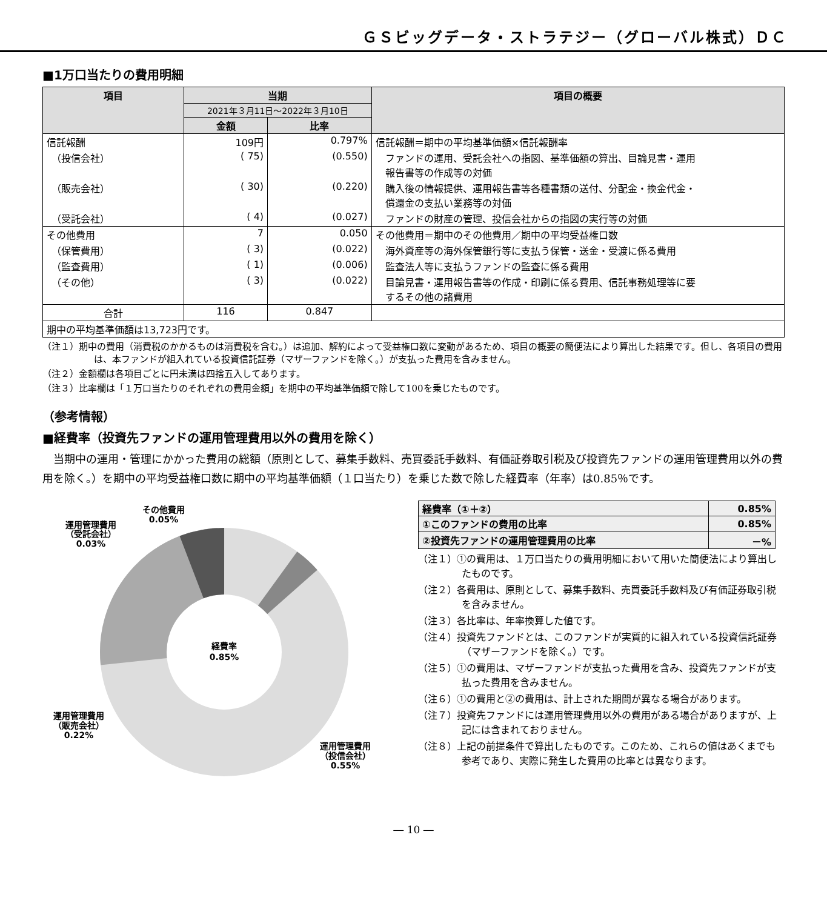ＧＳビッグデータ・ストラテジー（グローバル株式）ＤＣ
■1万口当たりの費用明細
| 項目 | 当期 | | 項目の概要 |
| --- | --- | --- | --- |
| | 2021年３月11日～2022年３月10日 | | |
| | 金額 | 比率 | |
| 信託報酬 | 109円 | 0.797% | 信託報酬＝期中の平均基準価額×信託報酬率 |
| （投信会社） | ( 75) | (0.550) | ファンドの運用、受託会社への指図、基準価額の算出、目論見書・運用 報告書等の作成等の対価 |
| （販売会社） | ( 30) | (0.220) | 購入後の情報提供、運用報告書等各種書類の送付、分配金・換金代金・ 償還金の支払い業務等の対価 |
| （受託会社） | ( 4) | (0.027) | ファンドの財産の管理、投信会社からの指図の実行等の対価 |
| その他費用 | 7 | 0.050 | その他費用＝期中のその他費用／期中の平均受益権口数 |
| （保管費用） | ( 3) | (0.022) | 海外資産等の海外保管銀行等に支払う保管・送金・受渡に係る費用 |
| （監査費用） | ( 1) | (0.006) | 監査法人等に支払うファンドの監査に係る費用 |
| （その他） | ( 3) | (0.022) | 目論見書・運用報告書等の作成・印刷に係る費用、信託事務処理等に要 するその他の諸費用 |
| 合計 | 116 | 0.847 | |
| 期中の平均基準価額は13,723円です。 | | | |
（注１）期中の費用（消費税のかかるものは消費税を含む。）は追加、解約によって受益権口数に変動があるため、項目の概要の簡便法により算出した結果です。但し、各項目の費用は、本ファンドが組入れている投資信託証券（マザーファンドを除く。）が支払った費用を含みません。
（注２）金額欄は各項目ごとに円未満は四捨五入してあります。
（注３）比率欄は「１万口当たりのそれぞれの費用金額」を期中の平均基準価額で除して100を乗じたものです。
（参考情報）
■経費率（投資先ファンドの運用管理費用以外の費用を除く）
当期中の運用・管理にかかった費用の総額（原則として、募集手数料、売買委託手数料、有価証券取引税及び投資先ファンドの運用管理費用以外の費用を除く。）を期中の平均受益権口数に期中の平均基準価額（１口当たり）を乗じた数で除した経費率（年率）は0.85％です。
経費率
0.85%
その他費用
0.05%
運用管理費用
（受託会社）
0.03%
運用管理費用
（販売会社）
0.22%
運用管理費用
（投信会社）
0.55%
| 経費率（①＋②） | 0.85% |
| ①このファンドの費用の比率 | 0.85% |
| ②投資先ファンドの運用管理費用の比率 | －% |
（注１）①の費用は、１万口当たりの費用明細において用いた簡便法により算出したものです。
（注２）各費用は、原則として、募集手数料、売買委託手数料及び有価証券取引税を含みません。
（注３）各比率は、年率換算した値です。
（注４）投資先ファンドとは、このファンドが実質的に組入れている投資信託証券（マザーファンドを除く。）です。
（注５）①の費用は、マザーファンドが支払った費用を含み、投資先ファンドが支払った費用を含みません。
（注６）①の費用と②の費用は、計上された期間が異なる場合があります。
（注７）投資先ファンドには運用管理費用以外の費用がある場合がありますが、上記には含まれておりません。
（注８）上記の前提条件で算出したものです。このため、これらの値はあくまでも参考であり、実際に発生した費用の比率とは異なります。
― 10 ―